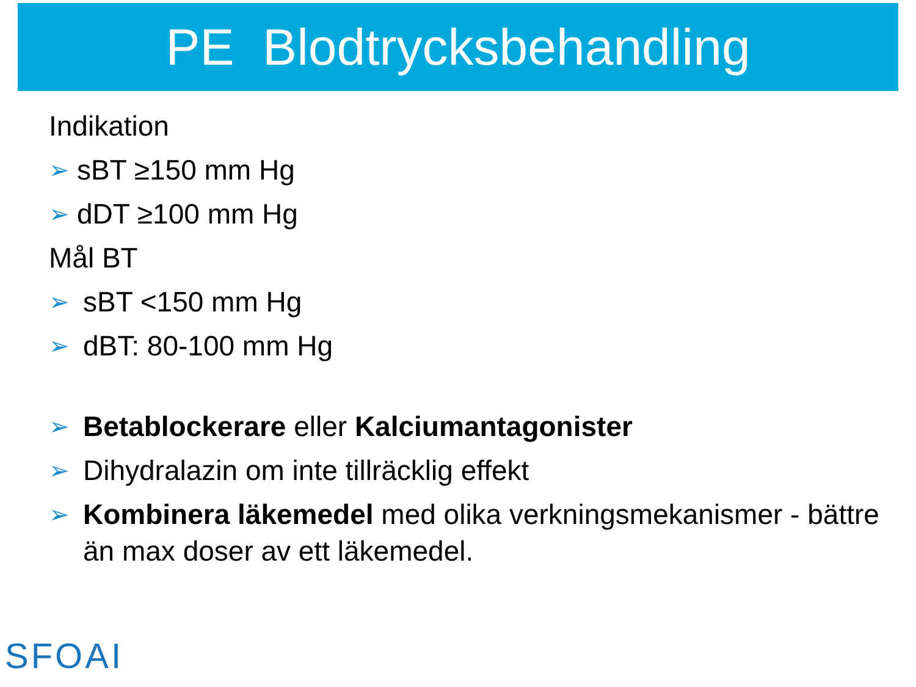PE Blodtrycksbehandling
Indikation
➢ sBT ≥150 mm Hg
➢ dDT ≥100 mm Hg
Mål BT
➢ sBT <150 mm Hg
➢ dBT: 80-100 mm Hg
➢ Betablockerare eller Kalciumantagonister
➢ Dihydralazin om inte tillräcklig effekt
➢ Kombinera läkemedel med olika verkningsmekanismer - bättre än max doser av ett läkemedel.
SFOAI